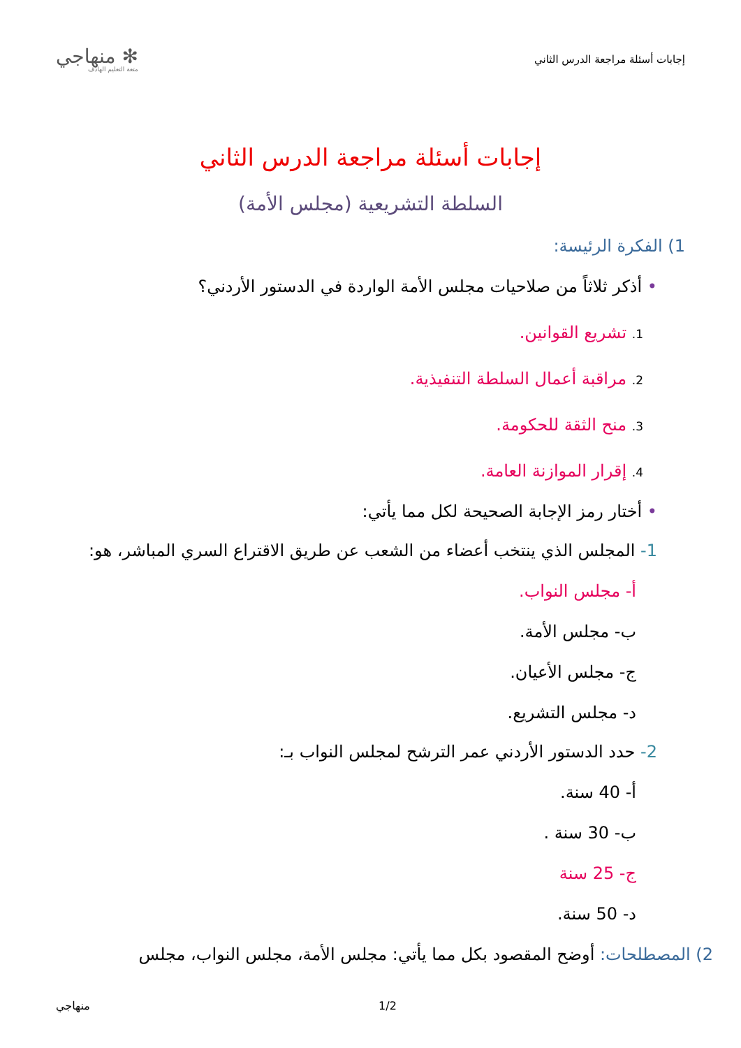إجابات أسئلة مراجعة الدرس الثاني
✻ منهاجي
متعة التعليم الهادف
إجابات أسئلة مراجعة الدرس الثاني
السلطة التشريعية (مجلس الأمة)
1) الفكرة الرئيسة:
• أذكر ثلاثاً من صلاحيات مجلس الأمة الواردة في الدستور الأردني؟
1. تشريع القوانين.
2. مراقبة أعمال السلطة التنفيذية.
3. منح الثقة للحكومة.
4. إقرار الموازنة العامة.
• أختار رمز الإجابة الصحيحة لكل مما يأتي:
1- المجلس الذي ينتخب أعضاء من الشعب عن طريق الاقتراع السري المباشر، هو:
أ- مجلس النواب.
ب- مجلس الأمة.
ج- مجلس الأعيان.
د- مجلس التشريع.
2- حدد الدستور الأردني عمر الترشح لمجلس النواب بـ:
أ- 40 سنة.
ب- 30 سنة .
ج- 25 سنة
د- 50 سنة.
2) المصطلحات: أوضح المقصود بكل مما يأتي: مجلس الأمة، مجلس النواب، مجلس
منهاجي 1/2